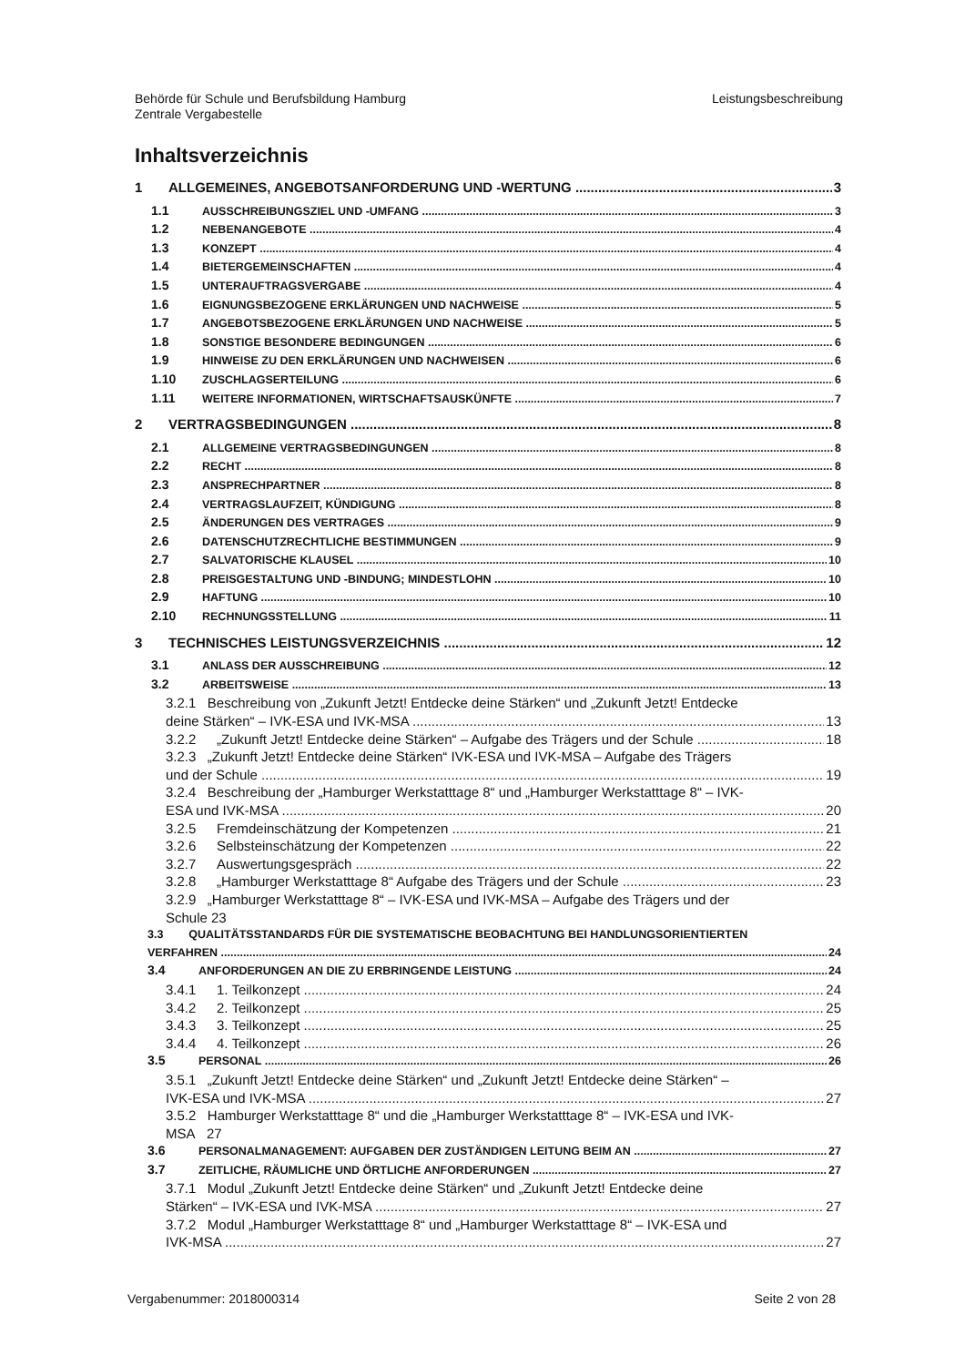Behörde für Schule und Berufsbildung Hamburg
Zentrale Vergabestelle
Leistungsbeschreibung
Inhaltsverzeichnis
1 ALLGEMEINES, ANGEBOTSANFORDERUNG UND -WERTUNG 3
1.1 AUSSCHREIBUNGSZIEL UND -UMFANG 3
1.2 NEBENANGEBOTE 4
1.3 KONZEPT 4
1.4 BIETERGEMEINSCHAFTEN 4
1.5 UNTERAUFTRAGSVERGABE 4
1.6 EIGNUNGSBEZOGENE ERKLÄRUNGEN UND NACHWEISE 5
1.7 ANGEBOTSBEZOGENE ERKLÄRUNGEN UND NACHWEISE 5
1.8 SONSTIGE BESONDERE BEDINGUNGEN 6
1.9 HINWEISE ZU DEN ERKLÄRUNGEN UND NACHWEISEN 6
1.10 ZUSCHLAGSERTEILUNG 6
1.11 WEITERE INFORMATIONEN, WIRTSCHAFTSAUSKÜNFTE 7
2 VERTRAGSBEDINGUNGEN 8
2.1 ALLGEMEINE VERTRAGSBEDINGUNGEN 8
2.2 RECHT 8
2.3 ANSPRECHPARTNER 8
2.4 VERTRAGSLAUFZEIT, KÜNDIGUNG 8
2.5 ÄNDERUNGEN DES VERTRAGES 9
2.6 DATENSCHUTZRECHTLICHE BESTIMMUNGEN 9
2.7 SALVATORISCHE KLAUSEL 10
2.8 PREISGESTALTUNG UND -BINDUNG; MINDESTLOHN 10
2.9 HAFTUNG 10
2.10 RECHNUNGSSTELLUNG 11
3 TECHNISCHES LEISTUNGSVERZEICHNIS 12
3.1 ANLASS DER AUSSCHREIBUNG 12
3.2 ARBEITSWEISE 13
3.2.1 Beschreibung von „Zukunft Jetzt! Entdecke deine Stärken“ und „Zukunft Jetzt! Entdecke
deine Stärken“ – IVK-ESA und IVK-MSA 13
3.2.2 „Zukunft Jetzt! Entdecke deine Stärken“ – Aufgabe des Trägers und der Schule 18
3.2.3 „Zukunft Jetzt! Entdecke deine Stärken“ IVK-ESA und IVK-MSA – Aufgabe des Trägers
und der Schule 19
3.2.4 Beschreibung der „Hamburger Werkstatttage 8“ und „Hamburger Werkstatttage 8“ – IVK-
ESA und IVK-MSA 20
3.2.5 Fremdeinschätzung der Kompetenzen 21
3.2.6 Selbsteinschätzung der Kompetenzen 22
3.2.7 Auswertungsgespräch 22
3.2.8 „Hamburger Werkstatttage 8“ Aufgabe des Trägers und der Schule 23
3.2.9 „Hamburger Werkstatttage 8“ – IVK-ESA und IVK-MSA – Aufgabe des Trägers und der
Schule 23
3.3 QUALITÄTSSTANDARDS FÜR DIE SYSTEMATISCHE BEOBACHTUNG BEI HANDLUNGSORIENTIERTEN
VERFAHREN 24
3.4 ANFORDERUNGEN AN DIE ZU ERBRINGENDE LEISTUNG 24
3.4.1 1. Teilkonzept 24
3.4.2 2. Teilkonzept 25
3.4.3 3. Teilkonzept 25
3.4.4 4. Teilkonzept 26
3.5 PERSONAL 26
3.5.1 „Zukunft Jetzt! Entdecke deine Stärken“ und „Zukunft Jetzt! Entdecke deine Stärken“ –
IVK-ESA und IVK-MSA 27
3.5.2 Hamburger Werkstatttage 8“ und die „Hamburger Werkstatttage 8“ – IVK-ESA und IVK-
MSA 27
3.6 PERSONALMANAGEMENT: AUFGABEN DER ZUSTÄNDIGEN LEITUNG BEIM AN 27
3.7 ZEITLICHE, RÄUMLICHE UND ÖRTLICHE ANFORDERUNGEN 27
3.7.1 Modul „Zukunft Jetzt! Entdecke deine Stärken“ und „Zukunft Jetzt! Entdecke deine
Stärken“ – IVK-ESA und IVK-MSA 27
3.7.2 Modul „Hamburger Werkstatttage 8“ und „Hamburger Werkstatttage 8“ – IVK-ESA und
IVK-MSA 27
Vergabenummer: 2018000314 Seite 2 von 28